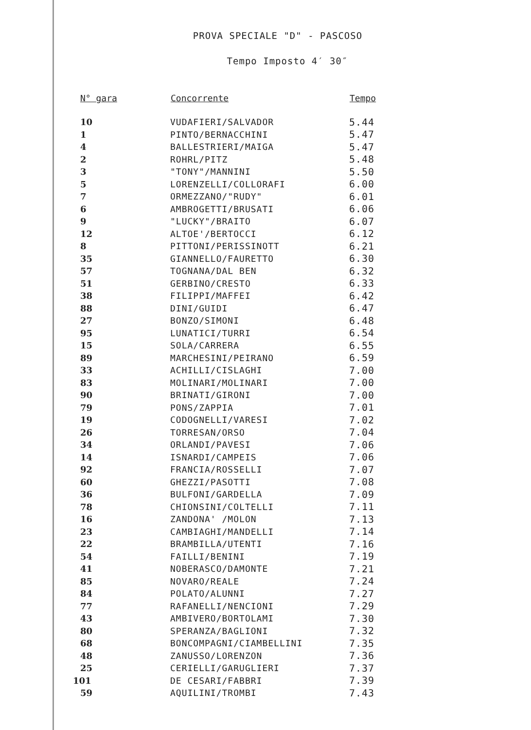PROVA SPECIALE "D" - PASCOSO
Tempo Imposto 4′ 30″
| N° gara | Concorrente | Tempo |
| --- | --- | --- |
| 10 | VUDAFIERI/SALVADOR | 5.44 |
| 1 | PINTO/BERNACCHINI | 5.47 |
| 4 | BALLESTRIERI/MAIGA | 5.47 |
| 2 | ROHRL/PITZ | 5.48 |
| 3 | "TONY"/MANNINI | 5.50 |
| 5 | LORENZELLI/COLLORAFI | 6.00 |
| 7 | ORMEZZANO/"RUDY" | 6.01 |
| 6 | AMBROGETTI/BRUSATI | 6.06 |
| 9 | "LUCKY"/BRAITO | 6.07 |
| 12 | ALTOE'/BERTOCCI | 6.12 |
| 8 | PITTONI/PERISSINOTT | 6.21 |
| 35 | GIANNELLO/FAURETTO | 6.30 |
| 57 | TOGNANA/DAL BEN | 6.32 |
| 51 | GERBINO/CRESTO | 6.33 |
| 38 | FILIPPI/MAFFEI | 6.42 |
| 88 | DINI/GUIDI | 6.47 |
| 27 | BONZO/SIMONI | 6.48 |
| 95 | LUNATICI/TURRI | 6.54 |
| 15 | SOLA/CARRERA | 6.55 |
| 89 | MARCHESINI/PEIRANO | 6.59 |
| 33 | ACHILLI/CISLAGHI | 7.00 |
| 83 | MOLINARI/MOLINARI | 7.00 |
| 90 | BRINATI/GIRONI | 7.00 |
| 79 | PONS/ZAPPIA | 7.01 |
| 19 | CODOGNELLI/VARESI | 7.02 |
| 26 | TORRESAN/ORSO | 7.04 |
| 34 | ORLANDI/PAVESI | 7.06 |
| 14 | ISNARDI/CAMPEIS | 7.06 |
| 92 | FRANCIA/ROSSELLI | 7.07 |
| 60 | GHEZZI/PASOTTI | 7.08 |
| 36 | BULFONI/GARDELLA | 7.09 |
| 78 | CHIONSINI/COLTELLI | 7.11 |
| 16 | ZANDONA' /MOLON | 7.13 |
| 23 | CAMBIAGHI/MANDELLI | 7.14 |
| 22 | BRAMBILLA/UTENTI | 7.16 |
| 54 | FAILLI/BENINI | 7.19 |
| 41 | NOBERASCO/DAMONTE | 7.21 |
| 85 | NOVARO/REALE | 7.24 |
| 84 | POLATO/ALUNNI | 7.27 |
| 77 | RAFANELLI/NENCIONI | 7.29 |
| 43 | AMBIVERO/BORTOLAMI | 7.30 |
| 80 | SPERANZA/BAGLIONI | 7.32 |
| 68 | BONCOMPAGNI/CIAMBELLINI | 7.35 |
| 48 | ZANUSSO/LORENZON | 7.36 |
| 25 | CERIELLI/GARUGLIERI | 7.37 |
| 101 | DE CESARI/FABBRI | 7.39 |
| 59 | AQUILINI/TROMBI | 7.43 |